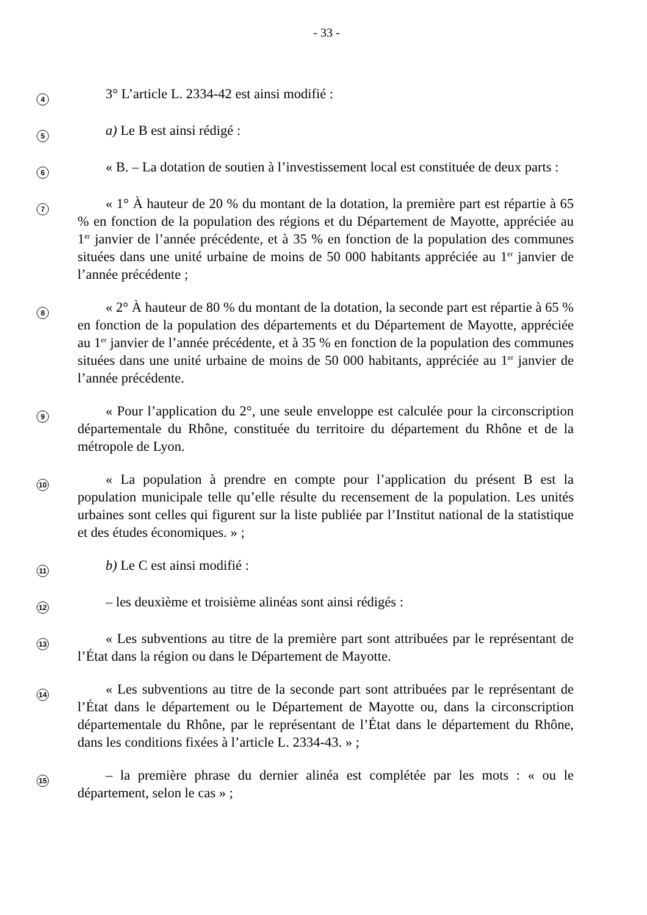- 33 -
4
3° L’article L. 2334-42 est ainsi modifié :
5
a) Le B est ainsi rédigé :
6
« B. – La dotation de soutien à l’investissement local est constituée de deux parts :
7
« 1° À hauteur de 20 % du montant de la dotation, la première part est répartie à 65 % en fonction de la population des régions et du Département de Mayotte, appréciée au 1<sup>er</sup> janvier de l’année précédente, et à 35 % en fonction de la population des communes situées dans une unité urbaine de moins de 50 000 habitants appréciée au 1<sup>er</sup> janvier de l’année précédente ;
8
« 2° À hauteur de 80 % du montant de la dotation, la seconde part est répartie à 65 % en fonction de la population des départements et du Département de Mayotte, appréciée au 1<sup>er</sup> janvier de l’année précédente, et à 35 % en fonction de la population des communes situées dans une unité urbaine de moins de 50 000 habitants, appréciée au 1<sup>er</sup> janvier de l’année précédente.
9
« Pour l’application du 2°, une seule enveloppe est calculée pour la circonscription départementale du Rhône, constituée du territoire du département du Rhône et de la métropole de Lyon.
10
« La population à prendre en compte pour l’application du présent B est la population municipale telle qu’elle résulte du recensement de la population. Les unités urbaines sont celles qui figurent sur la liste publiée par l’Institut national de la statistique et des études économiques. » ;
11
b) Le C est ainsi modifié :
12
– les deuxième et troisième alinéas sont ainsi rédigés :
13
« Les subventions au titre de la première part sont attribuées par le représentant de l’État dans la région ou dans le Département de Mayotte.
14
« Les subventions au titre de la seconde part sont attribuées par le représentant de l’État dans le département ou le Département de Mayotte ou, dans la circonscription départementale du Rhône, par le représentant de l’État dans le département du Rhône, dans les conditions fixées à l’article L. 2334-43. » ;
15
– la première phrase du dernier alinéa est complétée par les mots : « ou le département, selon le cas » ;